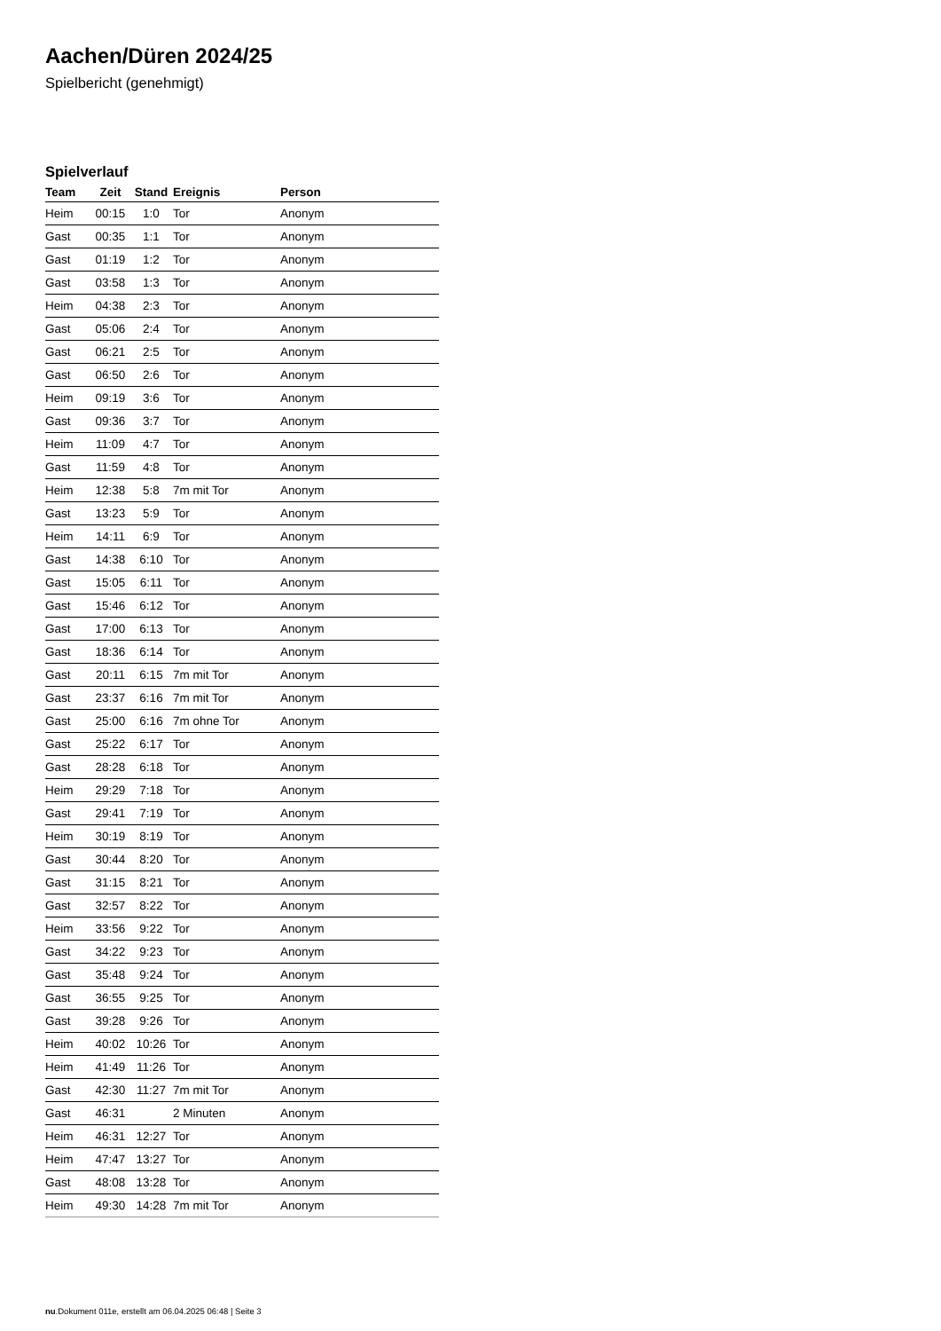Aachen/Düren 2024/25
Spielbericht (genehmigt)
Spielverlauf
| Team | Zeit | Stand | Ereignis | Person |
| --- | --- | --- | --- | --- |
| Heim | 00:15 | 1:0 | Tor | Anonym |
| Gast | 00:35 | 1:1 | Tor | Anonym |
| Gast | 01:19 | 1:2 | Tor | Anonym |
| Gast | 03:58 | 1:3 | Tor | Anonym |
| Heim | 04:38 | 2:3 | Tor | Anonym |
| Gast | 05:06 | 2:4 | Tor | Anonym |
| Gast | 06:21 | 2:5 | Tor | Anonym |
| Gast | 06:50 | 2:6 | Tor | Anonym |
| Heim | 09:19 | 3:6 | Tor | Anonym |
| Gast | 09:36 | 3:7 | Tor | Anonym |
| Heim | 11:09 | 4:7 | Tor | Anonym |
| Gast | 11:59 | 4:8 | Tor | Anonym |
| Heim | 12:38 | 5:8 | 7m mit Tor | Anonym |
| Gast | 13:23 | 5:9 | Tor | Anonym |
| Heim | 14:11 | 6:9 | Tor | Anonym |
| Gast | 14:38 | 6:10 | Tor | Anonym |
| Gast | 15:05 | 6:11 | Tor | Anonym |
| Gast | 15:46 | 6:12 | Tor | Anonym |
| Gast | 17:00 | 6:13 | Tor | Anonym |
| Gast | 18:36 | 6:14 | Tor | Anonym |
| Gast | 20:11 | 6:15 | 7m mit Tor | Anonym |
| Gast | 23:37 | 6:16 | 7m mit Tor | Anonym |
| Gast | 25:00 | 6:16 | 7m ohne Tor | Anonym |
| Gast | 25:22 | 6:17 | Tor | Anonym |
| Gast | 28:28 | 6:18 | Tor | Anonym |
| Heim | 29:29 | 7:18 | Tor | Anonym |
| Gast | 29:41 | 7:19 | Tor | Anonym |
| Heim | 30:19 | 8:19 | Tor | Anonym |
| Gast | 30:44 | 8:20 | Tor | Anonym |
| Gast | 31:15 | 8:21 | Tor | Anonym |
| Gast | 32:57 | 8:22 | Tor | Anonym |
| Heim | 33:56 | 9:22 | Tor | Anonym |
| Gast | 34:22 | 9:23 | Tor | Anonym |
| Gast | 35:48 | 9:24 | Tor | Anonym |
| Gast | 36:55 | 9:25 | Tor | Anonym |
| Gast | 39:28 | 9:26 | Tor | Anonym |
| Heim | 40:02 | 10:26 | Tor | Anonym |
| Heim | 41:49 | 11:26 | Tor | Anonym |
| Gast | 42:30 | 11:27 | 7m mit Tor | Anonym |
| Gast | 46:31 | | 2 Minuten | Anonym |
| Heim | 46:31 | 12:27 | Tor | Anonym |
| Heim | 47:47 | 13:27 | Tor | Anonym |
| Gast | 48:08 | 13:28 | Tor | Anonym |
| Heim | 49:30 | 14:28 | 7m mit Tor | Anonym |
nu.Dokument 011e, erstellt am 06.04.2025 06:48 | Seite 3